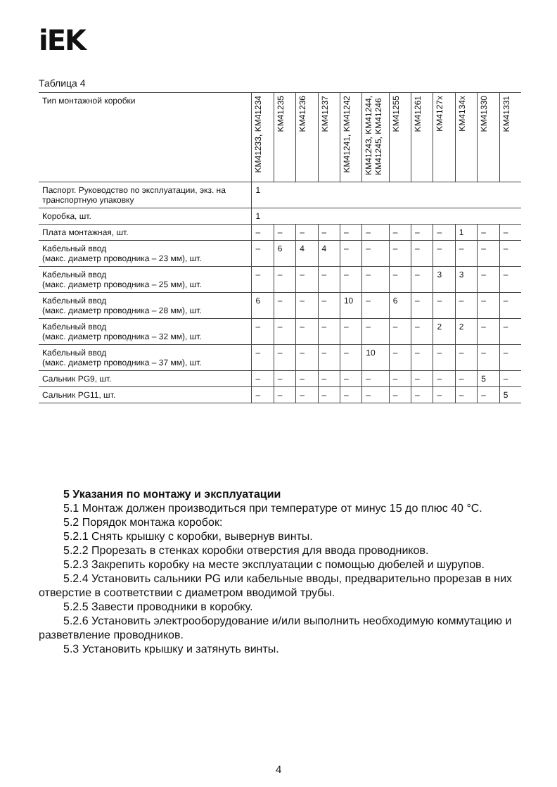iEK
Таблица 4
| Тип монтажной коробки | KM41233, KM41234 | KM41235 | KM41236 | KM41237 | KM41241, KM41242 | KM41243, KM41244, KM41245, KM41246 | KM41255 | KM41261 | KM4127x | KM4134x | KM41330 | KM41331 |
| --- | --- | --- | --- | --- | --- | --- | --- | --- | --- | --- | --- | --- |
| Паспорт. Руководство по эксплуатации, экз. на транспортную упаковку | 1 | | | | | | | | | | | |
| Коробка, шт. | 1 | | | | | | | | | | | |
| Плата монтажная, шт. | – | – | – | – | – | – | – | – | – | 1 | – | – |
| Кабельный ввод (макс. диаметр проводника – 23 мм), шт. | – | 6 | 4 | 4 | – | – | – | – | – | – | – | – |
| Кабельный ввод (макс. диаметр проводника – 25 мм), шт. | – | – | – | – | – | – | – | – | 3 | 3 | – | – |
| Кабельный ввод (макс. диаметр проводника – 28 мм), шт. | 6 | – | – | – | 10 | – | 6 | – | – | – | – | – |
| Кабельный ввод (макс. диаметр проводника – 32 мм), шт. | – | – | – | – | – | – | – | – | 2 | 2 | – | – |
| Кабельный ввод (макс. диаметр проводника – 37 мм), шт. | – | – | – | – | – | 10 | – | – | – | – | – | – |
| Сальник PG9, шт. | – | – | – | – | – | – | – | – | – | – | 5 | – |
| Сальник PG11, шт. | – | – | – | – | – | – | – | – | – | – | – | 5 |
5 Указания по монтажу и эксплуатации
5.1 Монтаж должен производиться при температуре от минус 15 до плюс 40 °С.
5.2 Порядок монтажа коробок:
5.2.1 Снять крышку с коробки, вывернув винты.
5.2.2 Прорезать в стенках коробки отверстия для ввода проводников.
5.2.3 Закрепить коробку на месте эксплуатации с помощью дюбелей и шурупов.
5.2.4 Установить сальники PG или кабельные вводы, предварительно прорезав в них отверстие в соответствии с диаметром вводимой трубы.
5.2.5 Завести проводники в коробку.
5.2.6 Установить электрооборудование и/или выполнить необходимую коммутацию и разветвление проводников.
5.3 Установить крышку и затянуть винты.
4